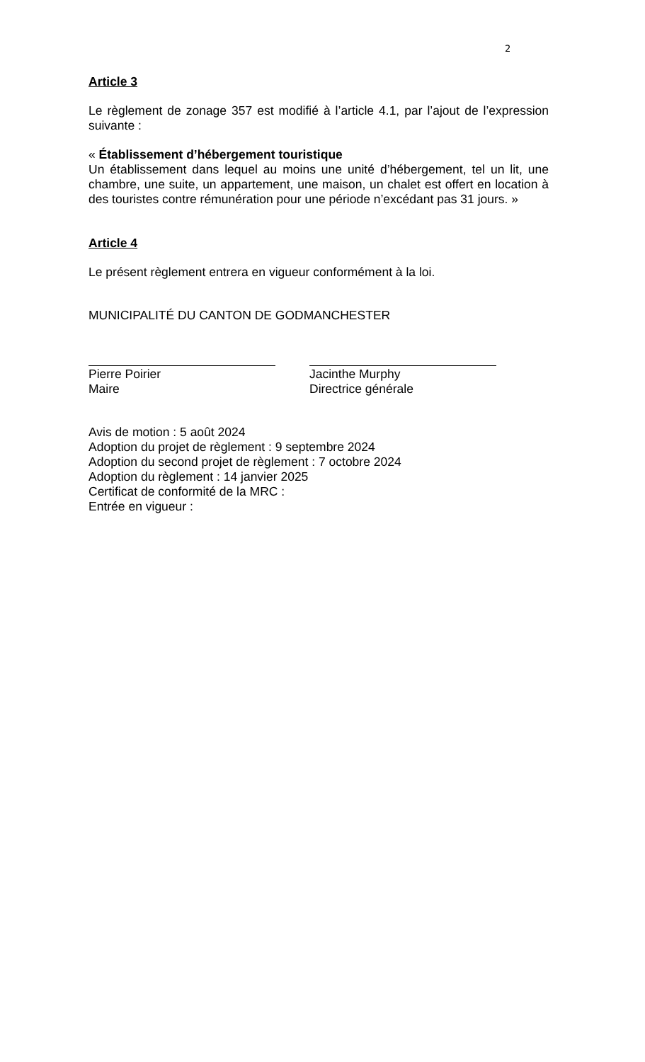2
Article 3
Le règlement de zonage 357 est modifié à l’article 4.1, par l’ajout de l’expression suivante :
« Établissement d’hébergement touristique
Un établissement dans lequel au moins une unité d’hébergement, tel un lit, une chambre, une suite, un appartement, une maison, un chalet est offert en location à des touristes contre rémunération pour une période n’excédant pas 31 jours. »
Article 4
Le présent règlement entrera en vigueur conformément à la loi.
MUNICIPALITÉ DU CANTON DE GODMANCHESTER
Pierre Poirier
Maire
Jacinthe Murphy
Directrice générale
Avis de motion : 5 août 2024
Adoption du projet de règlement : 9 septembre 2024
Adoption du second projet de règlement : 7 octobre 2024
Adoption du règlement : 14 janvier 2025
Certificat de conformité de la MRC :
Entrée en vigueur :